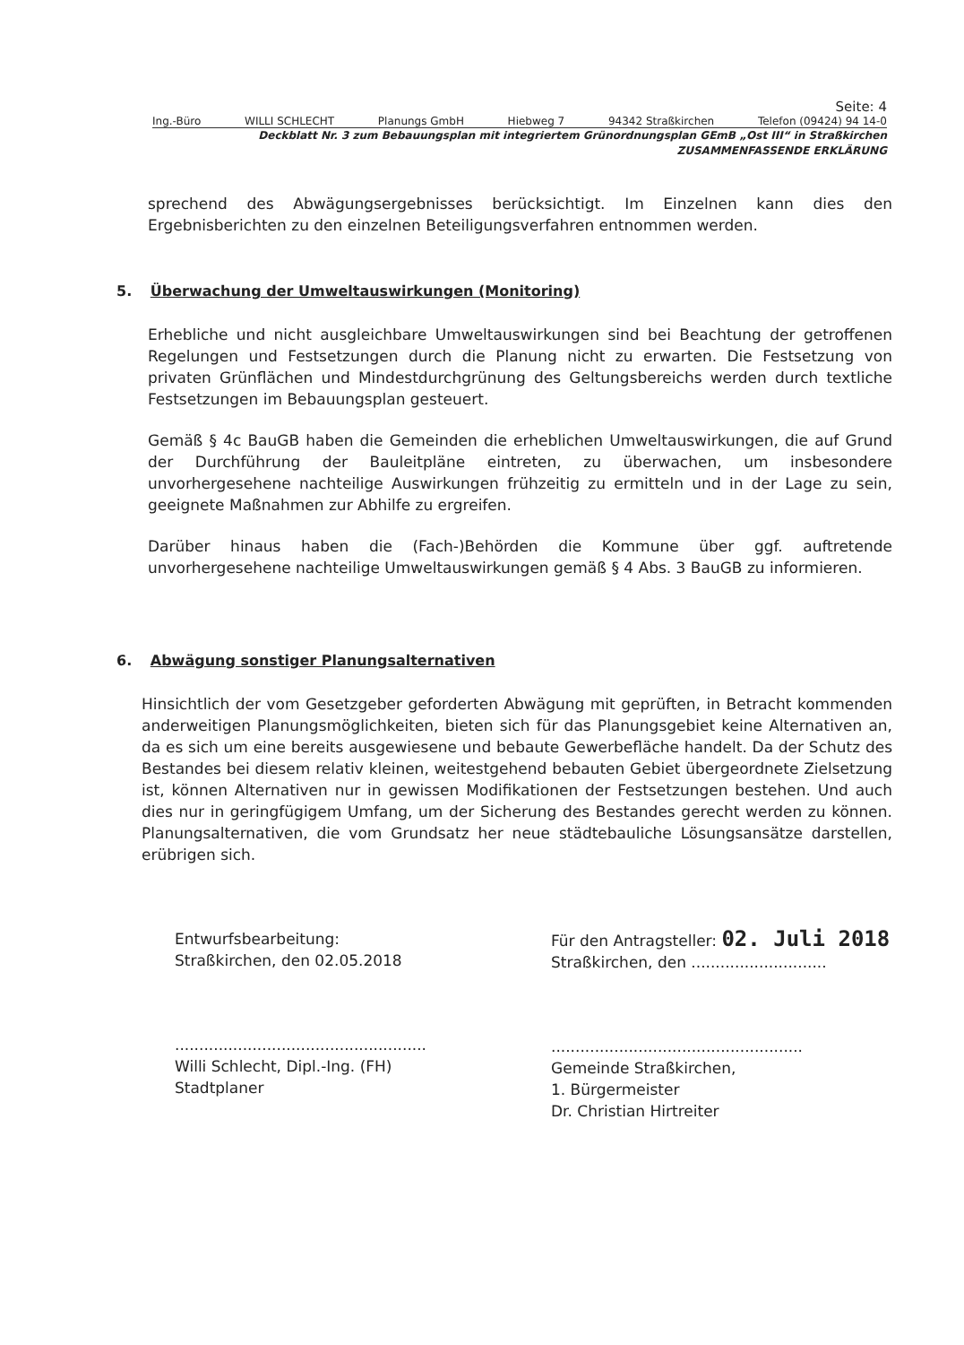Seite: 4
Ing.-Büro WILLI SCHLECHT Planungs GmbH Hiebweg 7 94342 Straßkirchen Telefon (09424) 94 14-0
Deckblatt Nr. 3 zum Bebauungsplan mit integriertem Grünordnungsplan GEmB „Ost III“ in Straßkirchen
ZUSAMMENFASSENDE ERKLÄRUNG
sprechend des Abwägungsergebnisses berücksichtigt. Im Einzelnen kann dies den Ergebnisberichten zu den einzelnen Beteiligungsverfahren entnommen werden.
5. Überwachung der Umweltauswirkungen (Monitoring)
Erhebliche und nicht ausgleichbare Umweltauswirkungen sind bei Beachtung der getroffenen Regelungen und Festsetzungen durch die Planung nicht zu erwarten. Die Festsetzung von privaten Grünflächen und Mindestdurchgrünung des Geltungsbereichs werden durch textliche Festsetzungen im Bebauungsplan gesteuert.
Gemäß § 4c BauGB haben die Gemeinden die erheblichen Umweltauswirkungen, die auf Grund der Durchführung der Bauleitpläne eintreten, zu überwachen, um insbesondere unvorhergesehene nachteilige Auswirkungen frühzeitig zu ermitteln und in der Lage zu sein, geeignete Maßnahmen zur Abhilfe zu ergreifen.
Darüber hinaus haben die (Fach-)Behörden die Kommune über ggf. auftretende unvorhergesehene nachteilige Umweltauswirkungen gemäß § 4 Abs. 3 BauGB zu informieren.
6. Abwägung sonstiger Planungsalternativen
Hinsichtlich der vom Gesetzgeber geforderten Abwägung mit geprüften, in Betracht kommenden anderweitigen Planungsmöglichkeiten, bieten sich für das Planungsgebiet keine Alternativen an, da es sich um eine bereits ausgewiesene und bebaute Gewerbefläche handelt. Da der Schutz des Bestandes bei diesem relativ kleinen, weitestgehend bebauten Gebiet übergeordnete Zielsetzung ist, können Alternativen nur in gewissen Modifikationen der Festsetzungen bestehen. Und auch dies nur in geringfügigem Umfang, um der Sicherung des Bestandes gerecht werden zu können. Planungsalternativen, die vom Grundsatz her neue städtebauliche Lösungsansätze darstellen, erübrigen sich.
Entwurfsbearbeitung:
Straßkirchen, den 02.05.2018
....................................................
Willi Schlecht, Dipl.-Ing. (FH)
Stadtplaner
Für den Antragsteller: 02. Juli 2018
Straßkirchen, den ............................
....................................................
Gemeinde Straßkirchen,
1. Bürgermeister
Dr. Christian Hirtreiter